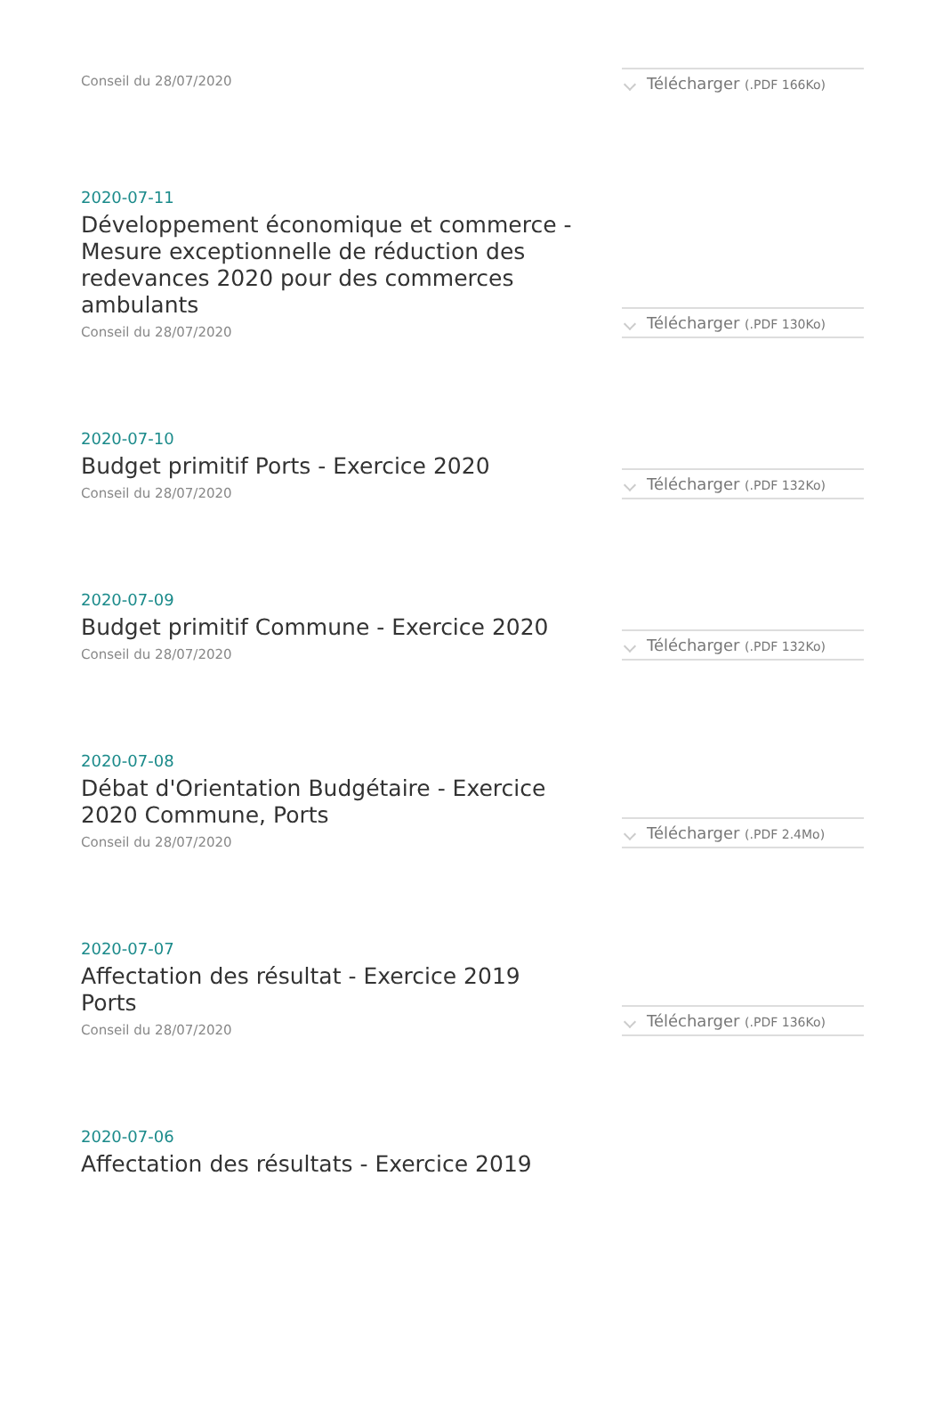Conseil du 28/07/2020
Télécharger (.PDF 166Ko)
2020-07-11
Développement économique et commerce - Mesure exceptionnelle de réduction des redevances 2020 pour des commerces ambulants
Conseil du 28/07/2020
Télécharger (.PDF 130Ko)
2020-07-10
Budget primitif Ports - Exercice 2020
Conseil du 28/07/2020
Télécharger (.PDF 132Ko)
2020-07-09
Budget primitif Commune - Exercice 2020
Conseil du 28/07/2020
Télécharger (.PDF 132Ko)
2020-07-08
Débat d'Orientation Budgétaire - Exercice 2020 Commune, Ports
Conseil du 28/07/2020
Télécharger (.PDF 2.4Mo)
2020-07-07
Affectation des résultat - Exercice 2019 Ports
Conseil du 28/07/2020
Télécharger (.PDF 136Ko)
2020-07-06
Affectation des résultats - Exercice 2019